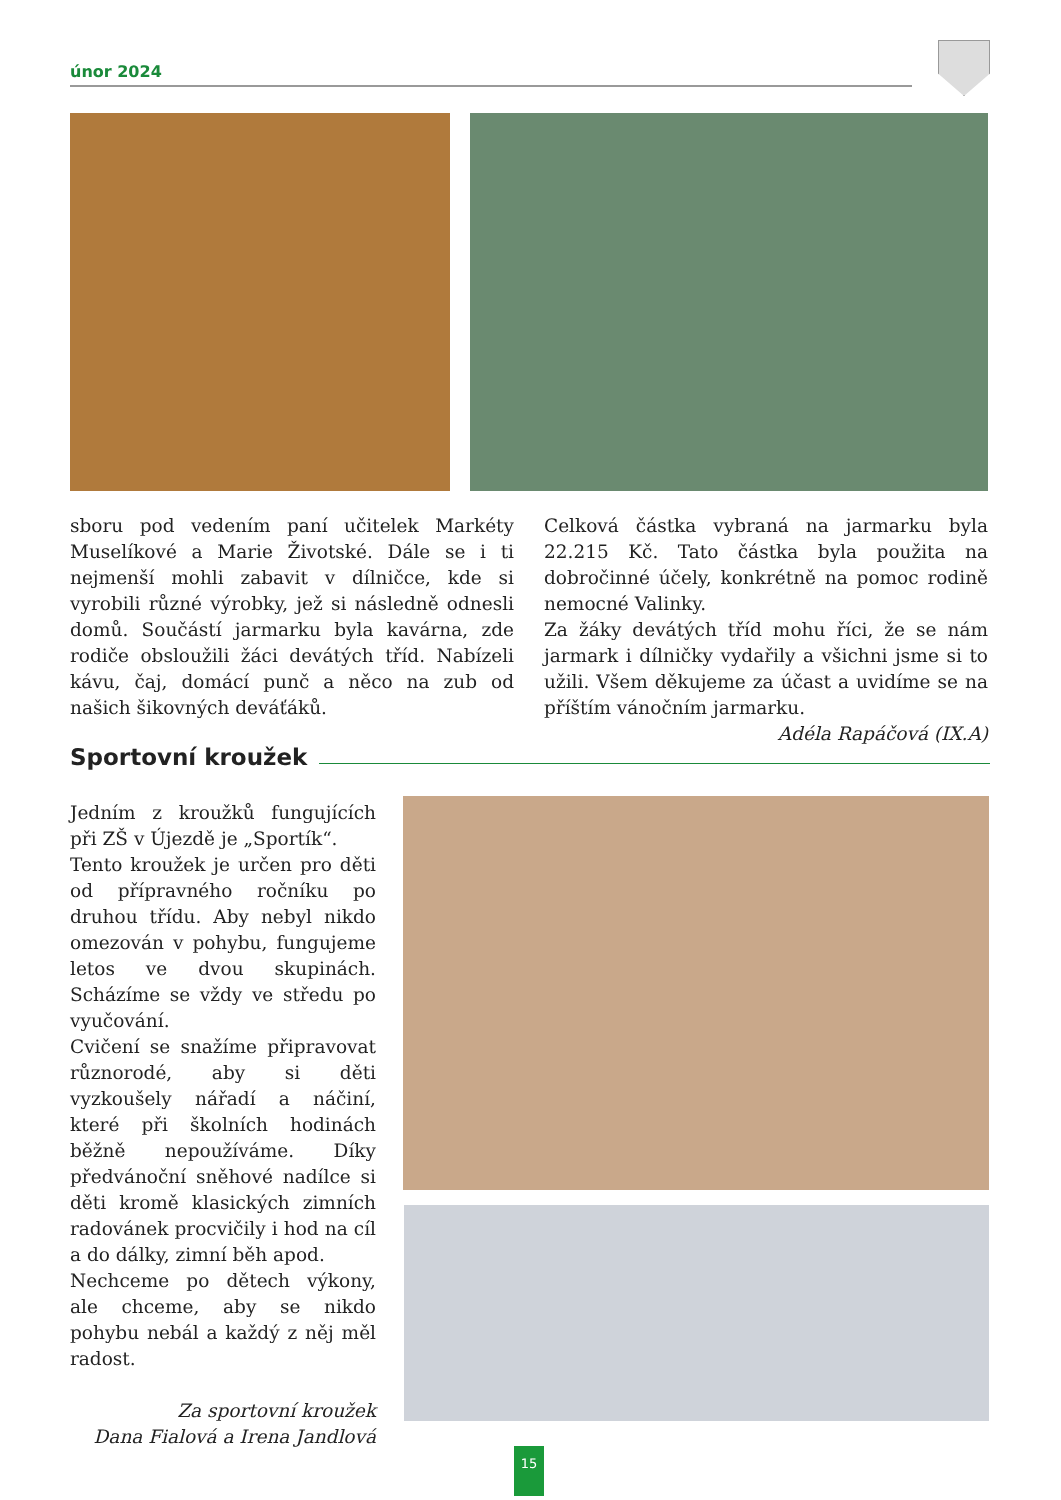únor 2024
sboru pod vedením paní učitelek Markéty Muselíkové a Marie Životské. Dále se i ti nejmenší mohli zabavit v dílničce, kde si vyrobili různé výrobky, jež si následně odnesli domů. Součástí jarmarku byla kavárna, zde rodiče obsloužili žáci devátých tříd. Nabízeli kávu, čaj, domácí punč a něco na zub od našich šikovných deváťáků.
Celková částka vybraná na jarmarku byla 22.215 Kč. Tato částka byla použita na dobročinné účely, konkrétně na pomoc rodině nemocné Valinky.
Za žáky devátých tříd mohu říci, že se nám jarmark i dílničky vydařily a všichni jsme si to užili. Všem děkujeme za účast a uvidíme se na příštím vánočním jarmarku.
Adéla Rapáčová (IX.A)
Sportovní kroužek
Jedním z kroužků fungujících při ZŠ v Újezdě je „Sportík“.
Tento kroužek je určen pro děti od přípravného ročníku po druhou třídu. Aby nebyl nikdo omezován v pohybu, fungujeme letos ve dvou skupinách. Scházíme se vždy ve středu po vyučování.
Cvičení se snažíme připravovat různorodé, aby si děti vyzkoušely nářadí a náčiní, které při školních hodinách běžně nepoužíváme. Díky předvánoční sněhové nadílce si děti kromě klasických zimních radovánek procvičily i hod na cíl a do dálky, zimní běh apod.
Nechceme po dětech výkony, ale chceme, aby se nikdo pohybu nebál a každý z něj měl radost.
Za sportovní kroužek
Dana Fialová a Irena Jandlová
15